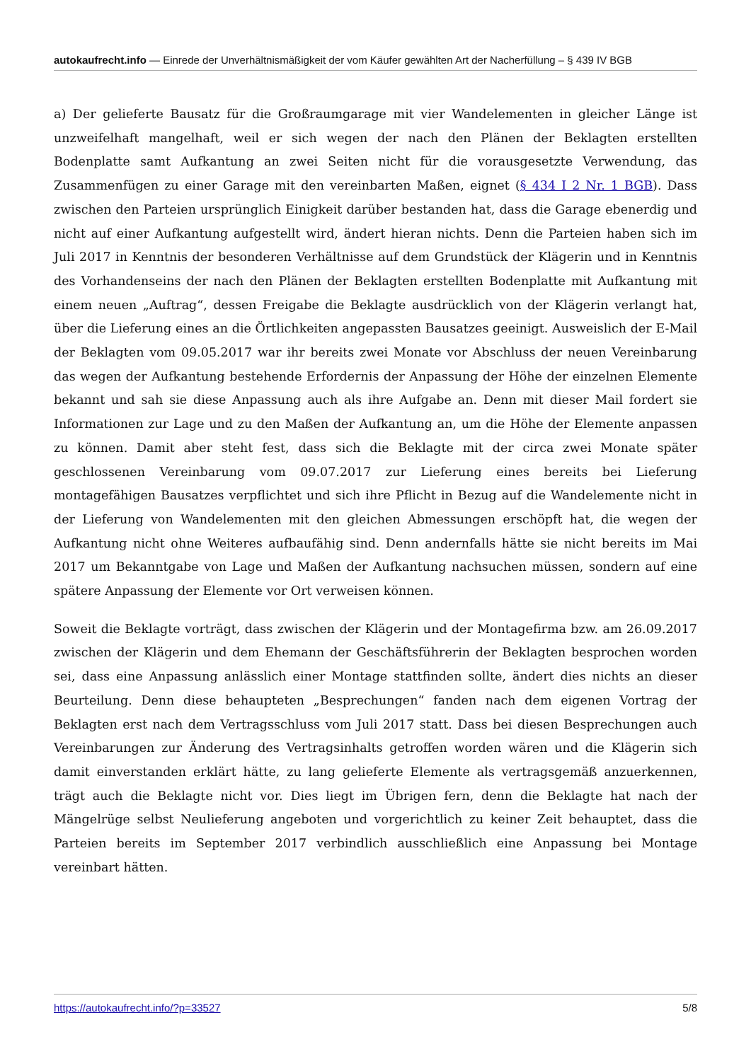autokaufrecht.info — Einrede der Unverhältnismäßigkeit der vom Käufer gewählten Art der Nacherfüllung – § 439 IV BGB
a) Der gelieferte Bausatz für die Großraumgarage mit vier Wandelementen in gleicher Länge ist unzweifelhaft mangelhaft, weil er sich wegen der nach den Plänen der Beklagten erstellten Bodenplatte samt Aufkantung an zwei Seiten nicht für die vorausgesetzte Verwendung, das Zusammenfügen zu einer Garage mit den vereinbarten Maßen, eignet (§ 434 I 2 Nr. 1 BGB). Dass zwischen den Parteien ursprünglich Einigkeit darüber bestanden hat, dass die Garage ebenerdig und nicht auf einer Aufkantung aufgestellt wird, ändert hieran nichts. Denn die Parteien haben sich im Juli 2017 in Kenntnis der besonderen Verhältnisse auf dem Grundstück der Klägerin und in Kenntnis des Vorhandenseins der nach den Plänen der Beklagten erstellten Bodenplatte mit Aufkantung mit einem neuen „Auftrag“, dessen Freigabe die Beklagte ausdrücklich von der Klägerin verlangt hat, über die Lieferung eines an die Örtlichkeiten angepassten Bausatzes geeinigt. Ausweislich der E-Mail der Beklagten vom 09.05.2017 war ihr bereits zwei Monate vor Abschluss der neuen Vereinbarung das wegen der Aufkantung bestehende Erfordernis der Anpassung der Höhe der einzelnen Elemente bekannt und sah sie diese Anpassung auch als ihre Aufgabe an. Denn mit dieser Mail fordert sie Informationen zur Lage und zu den Maßen der Aufkantung an, um die Höhe der Elemente anpassen zu können. Damit aber steht fest, dass sich die Beklagte mit der circa zwei Monate später geschlossenen Vereinbarung vom 09.07.2017 zur Lieferung eines bereits bei Lieferung montagefähigen Bausatzes verpflichtet und sich ihre Pflicht in Bezug auf die Wandelemente nicht in der Lieferung von Wandelementen mit den gleichen Abmessungen erschöpft hat, die wegen der Aufkantung nicht ohne Weiteres aufbaufähig sind. Denn andernfalls hätte sie nicht bereits im Mai 2017 um Bekanntgabe von Lage und Maßen der Aufkantung nachsuchen müssen, sondern auf eine spätere Anpassung der Elemente vor Ort verweisen können.
Soweit die Beklagte vorträgt, dass zwischen der Klägerin und der Montagefirma bzw. am 26.09.2017 zwischen der Klägerin und dem Ehemann der Geschäftsführerin der Beklagten besprochen worden sei, dass eine Anpassung anlässlich einer Montage stattfinden sollte, ändert dies nichts an dieser Beurteilung. Denn diese behaupteten „Besprechungen“ fanden nach dem eigenen Vortrag der Beklagten erst nach dem Vertragsschluss vom Juli 2017 statt. Dass bei diesen Besprechungen auch Vereinbarungen zur Änderung des Vertragsinhalts getroffen worden wären und die Klägerin sich damit einverstanden erklärt hätte, zu lang gelieferte Elemente als vertragsgemäß anzuerkennen, trägt auch die Beklagte nicht vor. Dies liegt im Übrigen fern, denn die Beklagte hat nach der Mängelrüge selbst Neulieferung angeboten und vorgerichtlich zu keiner Zeit behauptet, dass die Parteien bereits im September 2017 verbindlich ausschließlich eine Anpassung bei Montage vereinbart hätten.
https://autokaufrecht.info/?p=33527 5/8